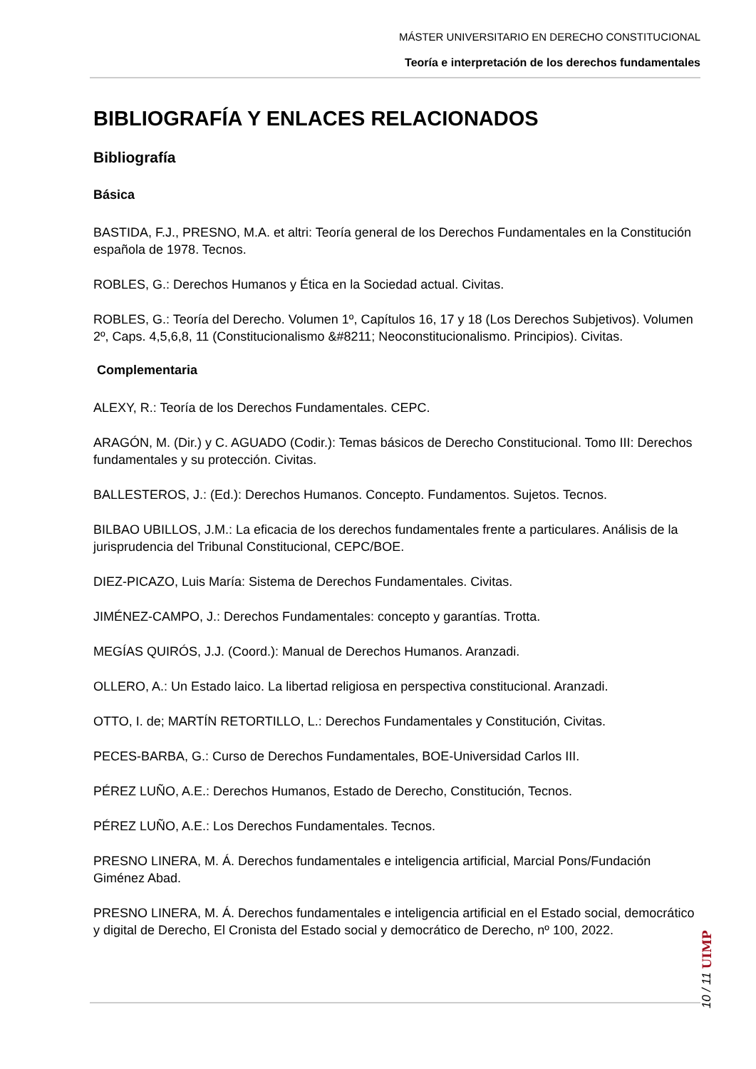MÁSTER UNIVERSITARIO EN DERECHO CONSTITUCIONAL
Teoría e interpretación de los derechos fundamentales
BIBLIOGRAFÍA Y ENLACES RELACIONADOS
Bibliografía
Básica
BASTIDA, F.J., PRESNO, M.A. et altri: Teoría general de los Derechos Fundamentales en la Constitución española de 1978. Tecnos.
ROBLES, G.: Derechos Humanos y Ética en la Sociedad actual. Civitas.
ROBLES, G.: Teoría del Derecho. Volumen 1º, Capítulos 16, 17 y 18 (Los Derechos Subjetivos). Volumen 2º, Caps. 4,5,6,8, 11 (Constitucionalismo &#8211; Neoconstitucionalismo. Principios). Civitas.
Complementaria
ALEXY, R.: Teoría de los Derechos Fundamentales. CEPC.
ARAGÓN, M. (Dir.) y C. AGUADO (Codir.): Temas básicos de Derecho Constitucional. Tomo III: Derechos fundamentales y su protección. Civitas.
BALLESTEROS, J.: (Ed.): Derechos Humanos. Concepto. Fundamentos. Sujetos. Tecnos.
BILBAO UBILLOS, J.M.: La eficacia de los derechos fundamentales frente a particulares. Análisis de la jurisprudencia del Tribunal Constitucional, CEPC/BOE.
DIEZ-PICAZO, Luis María: Sistema de Derechos Fundamentales. Civitas.
JIMÉNEZ-CAMPO, J.: Derechos Fundamentales: concepto y garantías. Trotta.
MEGÍAS QUIRÓS, J.J. (Coord.): Manual de Derechos Humanos. Aranzadi.
OLLERO, A.: Un Estado laico. La libertad religiosa en perspectiva constitucional. Aranzadi.
OTTO, I. de; MARTÍN RETORTILLO, L.: Derechos Fundamentales y Constitución, Civitas.
PECES-BARBA, G.: Curso de Derechos Fundamentales, BOE-Universidad Carlos III.
PÉREZ LUÑO, A.E.: Derechos Humanos, Estado de Derecho, Constitución, Tecnos.
PÉREZ LUÑO, A.E.: Los Derechos Fundamentales. Tecnos.
PRESNO LINERA, M. Á. Derechos fundamentales e inteligencia artificial, Marcial Pons/Fundación Giménez Abad.
PRESNO LINERA, M. Á. Derechos fundamentales e inteligencia artificial en el Estado social, democrático y digital de Derecho, El Cronista del Estado social y democrático de Derecho, nº 100, 2022.
10 / 11 UIMP